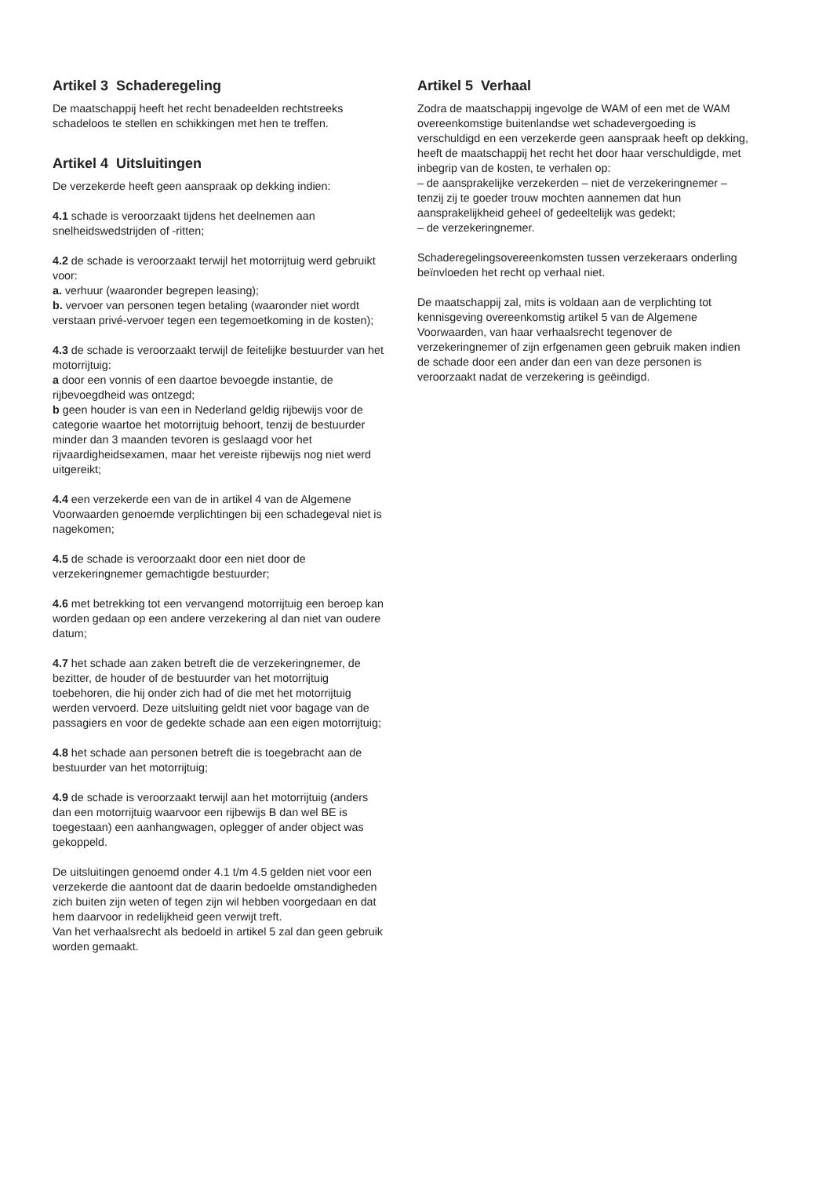Artikel 3 Schaderegeling
De maatschappij heeft het recht benadeelden rechtstreeks schadeloos te stellen en schikkingen met hen te treffen.
Artikel 4 Uitsluitingen
De verzekerde heeft geen aanspraak op dekking indien:
4.1 schade is veroorzaakt tijdens het deelnemen aan snelheidswedstrijden of -ritten;
4.2 de schade is veroorzaakt terwijl het motorrijtuig werd gebruikt voor:
a. verhuur (waaronder begrepen leasing);
b. vervoer van personen tegen betaling (waaronder niet wordt verstaan privé-vervoer tegen een tegemoetkoming in de kosten);
4.3 de schade is veroorzaakt terwijl de feitelijke bestuurder van het motorrijtuig:
a door een vonnis of een daartoe bevoegde instantie, de rijbevoegdheid was ontzegd;
b geen houder is van een in Nederland geldig rijbewijs voor de categorie waartoe het motorrijtuig behoort, tenzij de bestuurder minder dan 3 maanden tevoren is geslaagd voor het rijvaardigheidsexamen, maar het vereiste rijbewijs nog niet werd uitgereikt;
4.4 een verzekerde een van de in artikel 4 van de Algemene Voorwaarden genoemde verplichtingen bij een schadegeval niet is nagekomen;
4.5 de schade is veroorzaakt door een niet door de verzekeringnemer gemachtigde bestuurder;
4.6 met betrekking tot een vervangend motorrijtuig een beroep kan worden gedaan op een andere verzekering al dan niet van oudere datum;
4.7 het schade aan zaken betreft die de verzekeringnemer, de bezitter, de houder of de bestuurder van het motorrijtuig toebehoren, die hij onder zich had of die met het motorrijtuig werden vervoerd. Deze uitsluiting geldt niet voor bagage van de passagiers en voor de gedekte schade aan een eigen motorrijtuig;
4.8 het schade aan personen betreft die is toegebracht aan de bestuurder van het motorrijtuig;
4.9 de schade is veroorzaakt terwijl aan het motorrijtuig (anders dan een motorrijtuig waarvoor een rijbewijs B dan wel BE is toegestaan) een aanhangwagen, oplegger of ander object was gekoppeld.
De uitsluitingen genoemd onder 4.1 t/m 4.5 gelden niet voor een verzekerde die aantoont dat de daarin bedoelde omstandigheden zich buiten zijn weten of tegen zijn wil hebben voorgedaan en dat hem daarvoor in redelijkheid geen verwijt treft.
Van het verhaalsrecht als bedoeld in artikel 5 zal dan geen gebruik worden gemaakt.
Artikel 5 Verhaal
Zodra de maatschappij ingevolge de WAM of een met de WAM overeenkomstige buitenlandse wet schadevergoeding is verschuldigd en een verzekerde geen aanspraak heeft op dekking, heeft de maatschappij het recht het door haar verschuldigde, met inbegrip van de kosten, te verhalen op:
– de aansprakelijke verzekerden – niet de verzekeringnemer – tenzij zij te goeder trouw mochten aannemen dat hun aansprakelijkheid geheel of gedeeltelijk was gedekt;
– de verzekeringnemer.
Schaderegelingsovereenkomsten tussen verzekeraars onderling beïnvloeden het recht op verhaal niet.
De maatschappij zal, mits is voldaan aan de verplichting tot kennisgeving overeenkomstig artikel 5 van de Algemene Voorwaarden, van haar verhaalsrecht tegenover de verzekeringnemer of zijn erfgenamen geen gebruik maken indien de schade door een ander dan een van deze personen is veroorzaakt nadat de verzekering is geëindigd.